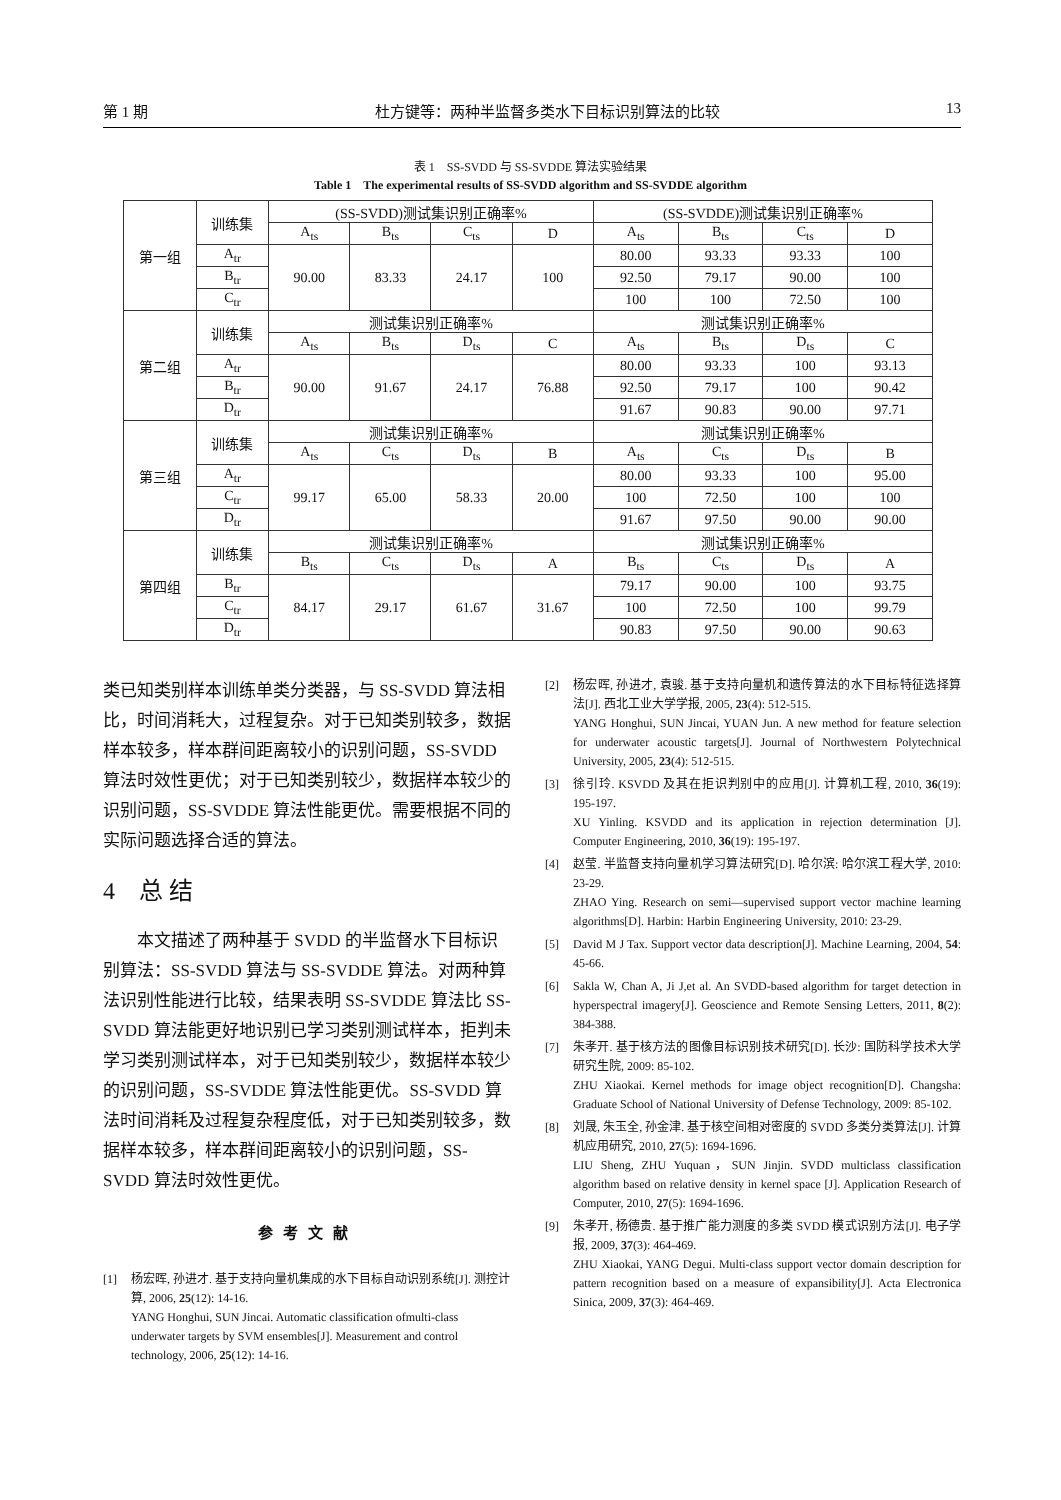第 1 期 杜方键等：两种半监督多类水下目标识别算法的比较 13
表 1　SS-SVDD 与 SS-SVDDE 算法实验结果
Table 1　The experimental results of SS-SVDD algorithm and SS-SVDDE algorithm
| 第一组 | 训练集 | (SS-SVDD)测试集识别正确率% | | | | (SS-SVDDE)测试集识别正确率% | | | |
| | | A<sub>ts</sub> | B<sub>ts</sub> | C<sub>ts</sub> | D | A<sub>ts</sub> | B<sub>ts</sub> | C<sub>ts</sub> | D |
| | A<sub>tr</sub> | 90.00 | 83.33 | 24.17 | 100 | 80.00 | 93.33 | 93.33 | 100 |
| | B<sub>tr</sub> | | | | | 92.50 | 79.17 | 90.00 | 100 |
| | C<sub>tr</sub> | | | | | 100 | 100 | 72.50 | 100 |
| 第二组 | 训练集 | 测试集识别正确率% | | | | 测试集识别正确率% | | | |
| | | A<sub>ts</sub> | B<sub>ts</sub> | D<sub>ts</sub> | C | A<sub>ts</sub> | B<sub>ts</sub> | D<sub>ts</sub> | C |
| | A<sub>tr</sub> | 90.00 | 91.67 | 24.17 | 76.88 | 80.00 | 93.33 | 100 | 93.13 |
| | B<sub>tr</sub> | | | | | 92.50 | 79.17 | 100 | 90.42 |
| | D<sub>tr</sub> | | | | | 91.67 | 90.83 | 90.00 | 97.71 |
| 第三组 | 训练集 | 测试集识别正确率% | | | | 测试集识别正确率% | | | |
| | | A<sub>ts</sub> | C<sub>ts</sub> | D<sub>ts</sub> | B | A<sub>ts</sub> | C<sub>ts</sub> | D<sub>ts</sub> | B |
| | A<sub>tr</sub> | 99.17 | 65.00 | 58.33 | 20.00 | 80.00 | 93.33 | 100 | 95.00 |
| | C<sub>tr</sub> | | | | | 100 | 72.50 | 100 | 100 |
| | D<sub>tr</sub> | | | | | 91.67 | 97.50 | 90.00 | 90.00 |
| 第四组 | 训练集 | 测试集识别正确率% | | | | 测试集识别正确率% | | | |
| | | B<sub>ts</sub> | C<sub>ts</sub> | D<sub>ts</sub> | A | B<sub>ts</sub> | C<sub>ts</sub> | D<sub>ts</sub> | A |
| | B<sub>tr</sub> | 84.17 | 29.17 | 61.67 | 31.67 | 79.17 | 90.00 | 100 | 93.75 |
| | C<sub>tr</sub> | | | | | 100 | 72.50 | 100 | 99.79 |
| | D<sub>tr</sub> | | | | | 90.83 | 97.50 | 90.00 | 90.63 |
类已知类别样本训练单类分类器，与 SS-SVDD 算法相比，时间消耗大，过程复杂。对于已知类别较多，数据样本较多，样本群间距离较小的识别问题，SS-SVDD 算法时效性更优；对于已知类别较少，数据样本较少的识别问题，SS-SVDDE 算法性能更优。需要根据不同的实际问题选择合适的算法。
4　总 结
本文描述了两种基于 SVDD 的半监督水下目标识别算法：SS-SVDD 算法与 SS-SVDDE 算法。对两种算法识别性能进行比较，结果表明 SS-SVDDE 算法比 SS-SVDD 算法能更好地识别已学习类别测试样本，拒判未学习类别测试样本，对于已知类别较少，数据样本较少的识别问题，SS-SVDDE 算法性能更优。SS-SVDD 算法时间消耗及过程复杂程度低，对于已知类别较多，数据样本较多，样本群间距离较小的识别问题，SS-SVDD 算法时效性更优。
参考文献
[1] 杨宏晖, 孙进才. 基于支持向量机集成的水下目标自动识别系统[J]. 测控计算, 2006, 25(12): 14-16.
YANG Honghui, SUN Jincai. Automatic classification ofmulti-class underwater targets by SVM ensembles[J]. Measurement and control technology, 2006, 25(12): 14-16.
[2] 杨宏晖, 孙进才, 袁骏. 基于支持向量机和遗传算法的水下目标特征选择算法[J]. 西北工业大学学报, 2005, 23(4): 512-515.
YANG Honghui, SUN Jincai, YUAN Jun. A new method for feature selection for underwater acoustic targets[J]. Journal of Northwestern Polytechnical University, 2005, 23(4): 512-515.
[3] 徐引玲. KSVDD 及其在拒识判别中的应用[J]. 计算机工程, 2010, 36(19): 195-197.
XU Yinling. KSVDD and its application in rejection determination [J]. Computer Engineering, 2010, 36(19): 195-197.
[4] 赵莹. 半监督支持向量机学习算法研究[D]. 哈尔滨: 哈尔滨工程大学, 2010: 23-29.
ZHAO Ying. Research on semi—supervised support vector machine learning algorithms[D]. Harbin: Harbin Engineering University, 2010: 23-29.
[5] David M J Tax. Support vector data description[J]. Machine Learning, 2004, 54: 45-66.
[6] Sakla W, Chan A, Ji J,et al. An SVDD-based algorithm for target detection in hyperspectral imagery[J]. Geoscience and Remote Sensing Letters, 2011, 8(2): 384-388.
[7] 朱孝开. 基于核方法的图像目标识别技术研究[D]. 长沙: 国防科学技术大学研究生院, 2009: 85-102.
ZHU Xiaokai. Kernel methods for image object recognition[D]. Changsha: Graduate School of National University of Defense Technology, 2009: 85-102.
[8] 刘晟, 朱玉全, 孙金津. 基于核空间相对密度的 SVDD 多类分类算法[J]. 计算机应用研究, 2010, 27(5): 1694-1696.
LIU Sheng, ZHU Yuquan，SUN Jinjin. SVDD multiclass classification algorithm based on relative density in kernel space [J]. Application Research of Computer, 2010, 27(5): 1694-1696.
[9] 朱孝开, 杨德贵. 基于推广能力测度的多类 SVDD 模式识别方法[J]. 电子学报, 2009, 37(3): 464-469.
ZHU Xiaokai, YANG Degui. Multi-class support vector domain description for pattern recognition based on a measure of expansibility[J]. Acta Electronica Sinica, 2009, 37(3): 464-469.